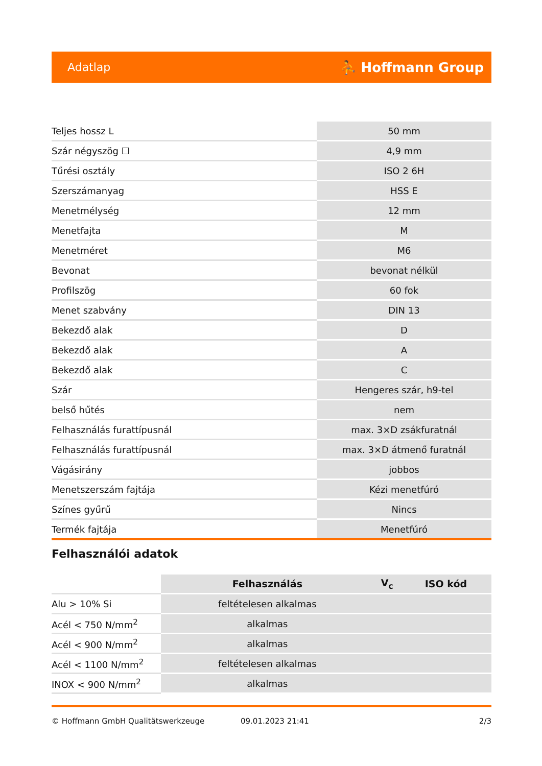Adatlap ⛹ Hoffmann Group
| Teljes hossz L | 50 mm |
| Szár négyszög ☐ | 4,9 mm |
| Tűrési osztály | ISO 2 6H |
| Szerszámanyag | HSS E |
| Menetmélység | 12 mm |
| Menetfajta | M |
| Menetméret | M6 |
| Bevonat | bevonat nélkül |
| Profilszög | 60 fok |
| Menet szabvány | DIN 13 |
| Bekezdő alak | D |
| Bekezdő alak | A |
| Bekezdő alak | C |
| Szár | Hengeres szár, h9-tel |
| belső hűtés | nem |
| Felhasználás furattípusnál | max. 3×D zsákfuratnál |
| Felhasználás furattípusnál | max. 3×D átmenő furatnál |
| Vágásirány | jobbos |
| Menetszerszám fajtája | Kézi menetfúró |
| Színes gyűrű | Nincs |
| Termék fajtája | Menetfúró |
Felhasználói adatok
| | Felhasználás | V<sub>c</sub> | ISO kód |
| --- | --- | --- | --- |
| Alu > 10% Si | feltételesen alkalmas | | |
| Acél < 750 N/mm<sup>2</sup> | alkalmas | | |
| Acél < 900 N/mm<sup>2</sup> | alkalmas | | |
| Acél < 1100 N/mm<sup>2</sup> | feltételesen alkalmas | | |
| INOX < 900 N/mm<sup>2</sup> | alkalmas | | |
© Hoffmann GmbH Qualitätswerkzeuge 09.01.2023 21:41 2/3